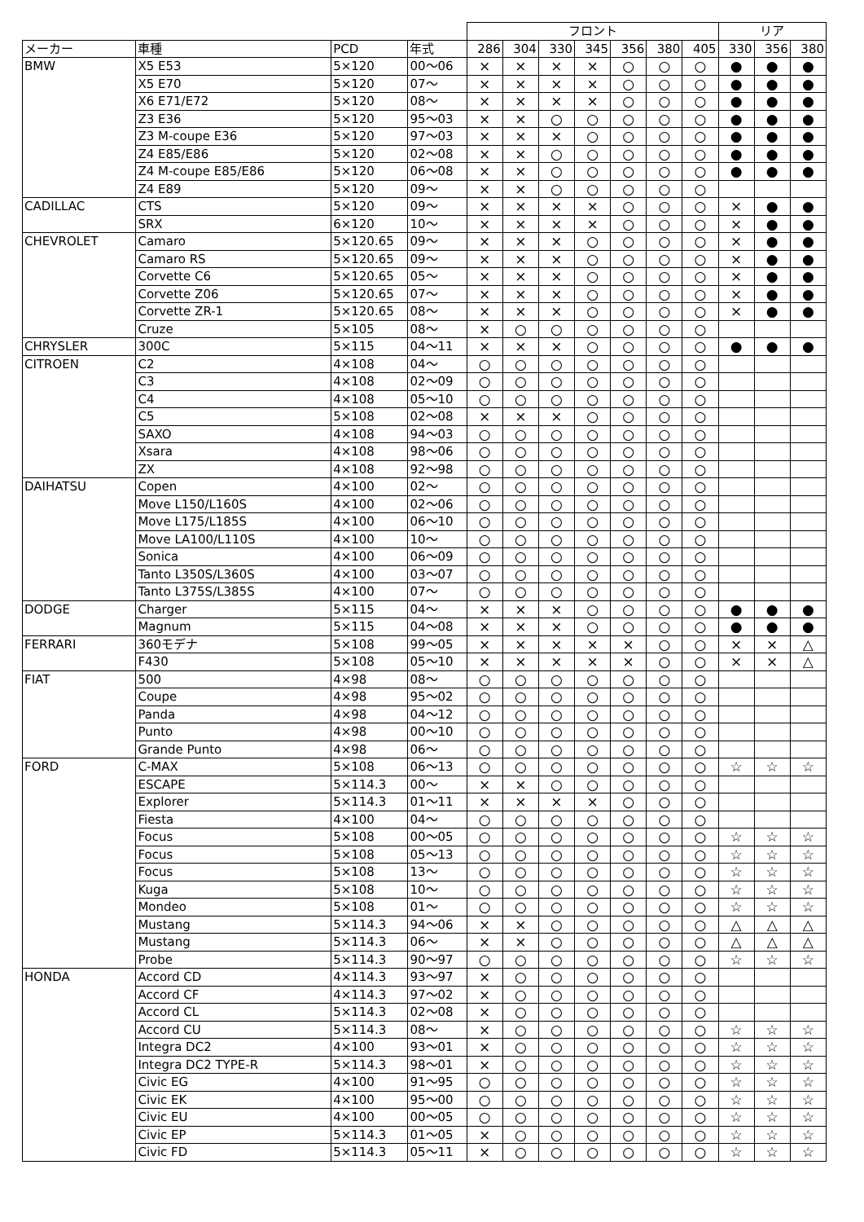| | | | | フロント | | | | | | | リア | | |
| --- | --- | --- | --- | --- | --- | --- | --- | --- | --- | --- | --- | --- | --- |
| メーカー | 車種 | PCD | 年式 | 286 | 304 | 330 | 345 | 356 | 380 | 405 | 330 | 356 | 380 |
| BMW | X5 E53 | 5×120 | 00～06 | × | × | × | × | ○ | ○ | ○ | ● | ● | ● |
| | X5 E70 | 5×120 | 07～ | × | × | × | × | ○ | ○ | ○ | ● | ● | ● |
| | X6 E71/E72 | 5×120 | 08～ | × | × | × | × | ○ | ○ | ○ | ● | ● | ● |
| | Z3 E36 | 5×120 | 95～03 | × | × | ○ | ○ | ○ | ○ | ○ | ● | ● | ● |
| | Z3 M-coupe E36 | 5×120 | 97～03 | × | × | × | ○ | ○ | ○ | ○ | ● | ● | ● |
| | Z4 E85/E86 | 5×120 | 02～08 | × | × | ○ | ○ | ○ | ○ | ○ | ● | ● | ● |
| | Z4 M-coupe E85/E86 | 5×120 | 06～08 | × | × | ○ | ○ | ○ | ○ | ○ | ● | ● | ● |
| | Z4 E89 | 5×120 | 09～ | × | × | ○ | ○ | ○ | ○ | ○ | | | |
| CADILLAC | CTS | 5×120 | 09～ | × | × | × | × | ○ | ○ | ○ | × | ● | ● |
| | SRX | 6×120 | 10～ | × | × | × | × | ○ | ○ | ○ | × | ● | ● |
| CHEVROLET | Camaro | 5×120.65 | 09～ | × | × | × | ○ | ○ | ○ | ○ | × | ● | ● |
| | Camaro RS | 5×120.65 | 09～ | × | × | × | ○ | ○ | ○ | ○ | × | ● | ● |
| | Corvette C6 | 5×120.65 | 05～ | × | × | × | ○ | ○ | ○ | ○ | × | ● | ● |
| | Corvette Z06 | 5×120.65 | 07～ | × | × | × | ○ | ○ | ○ | ○ | × | ● | ● |
| | Corvette ZR-1 | 5×120.65 | 08～ | × | × | × | ○ | ○ | ○ | ○ | × | ● | ● |
| | Cruze | 5×105 | 08～ | × | ○ | ○ | ○ | ○ | ○ | ○ | | | |
| CHRYSLER | 300C | 5×115 | 04～11 | × | × | × | ○ | ○ | ○ | ○ | ● | ● | ● |
| CITROEN | C2 | 4×108 | 04～ | ○ | ○ | ○ | ○ | ○ | ○ | ○ | | | |
| | C3 | 4×108 | 02～09 | ○ | ○ | ○ | ○ | ○ | ○ | ○ | | | |
| | C4 | 4×108 | 05～10 | ○ | ○ | ○ | ○ | ○ | ○ | ○ | | | |
| | C5 | 5×108 | 02～08 | × | × | × | ○ | ○ | ○ | ○ | | | |
| | SAXO | 4×108 | 94～03 | ○ | ○ | ○ | ○ | ○ | ○ | ○ | | | |
| | Xsara | 4×108 | 98～06 | ○ | ○ | ○ | ○ | ○ | ○ | ○ | | | |
| | ZX | 4×108 | 92～98 | ○ | ○ | ○ | ○ | ○ | ○ | ○ | | | |
| DAIHATSU | Copen | 4×100 | 02～ | ○ | ○ | ○ | ○ | ○ | ○ | ○ | | | |
| | Move L150/L160S | 4×100 | 02～06 | ○ | ○ | ○ | ○ | ○ | ○ | ○ | | | |
| | Move L175/L185S | 4×100 | 06～10 | ○ | ○ | ○ | ○ | ○ | ○ | ○ | | | |
| | Move LA100/L110S | 4×100 | 10～ | ○ | ○ | ○ | ○ | ○ | ○ | ○ | | | |
| | Sonica | 4×100 | 06～09 | ○ | ○ | ○ | ○ | ○ | ○ | ○ | | | |
| | Tanto L350S/L360S | 4×100 | 03～07 | ○ | ○ | ○ | ○ | ○ | ○ | ○ | | | |
| | Tanto L375S/L385S | 4×100 | 07～ | ○ | ○ | ○ | ○ | ○ | ○ | ○ | | | |
| DODGE | Charger | 5×115 | 04～ | × | × | × | ○ | ○ | ○ | ○ | ● | ● | ● |
| | Magnum | 5×115 | 04～08 | × | × | × | ○ | ○ | ○ | ○ | ● | ● | ● |
| FERRARI | 360モデナ | 5×108 | 99～05 | × | × | × | × | × | ○ | ○ | × | × | △ |
| | F430 | 5×108 | 05～10 | × | × | × | × | × | ○ | ○ | × | × | △ |
| FIAT | 500 | 4×98 | 08～ | ○ | ○ | ○ | ○ | ○ | ○ | ○ | | | |
| | Coupe | 4×98 | 95～02 | ○ | ○ | ○ | ○ | ○ | ○ | ○ | | | |
| | Panda | 4×98 | 04～12 | ○ | ○ | ○ | ○ | ○ | ○ | ○ | | | |
| | Punto | 4×98 | 00～10 | ○ | ○ | ○ | ○ | ○ | ○ | ○ | | | |
| | Grande Punto | 4×98 | 06～ | ○ | ○ | ○ | ○ | ○ | ○ | ○ | | | |
| FORD | C-MAX | 5×108 | 06～13 | ○ | ○ | ○ | ○ | ○ | ○ | ○ | ☆ | ☆ | ☆ |
| | ESCAPE | 5×114.3 | 00～ | × | × | ○ | ○ | ○ | ○ | ○ | | | |
| | Explorer | 5×114.3 | 01～11 | × | × | × | × | ○ | ○ | ○ | | | |
| | Fiesta | 4×100 | 04～ | ○ | ○ | ○ | ○ | ○ | ○ | ○ | | | |
| | Focus | 5×108 | 00～05 | ○ | ○ | ○ | ○ | ○ | ○ | ○ | ☆ | ☆ | ☆ |
| | Focus | 5×108 | 05～13 | ○ | ○ | ○ | ○ | ○ | ○ | ○ | ☆ | ☆ | ☆ |
| | Focus | 5×108 | 13～ | ○ | ○ | ○ | ○ | ○ | ○ | ○ | ☆ | ☆ | ☆ |
| | Kuga | 5×108 | 10～ | ○ | ○ | ○ | ○ | ○ | ○ | ○ | ☆ | ☆ | ☆ |
| | Mondeo | 5×108 | 01～ | ○ | ○ | ○ | ○ | ○ | ○ | ○ | ☆ | ☆ | ☆ |
| | Mustang | 5×114.3 | 94～06 | × | × | ○ | ○ | ○ | ○ | ○ | △ | △ | △ |
| | Mustang | 5×114.3 | 06～ | × | × | ○ | ○ | ○ | ○ | ○ | △ | △ | △ |
| | Probe | 5×114.3 | 90～97 | ○ | ○ | ○ | ○ | ○ | ○ | ○ | ☆ | ☆ | ☆ |
| HONDA | Accord CD | 4×114.3 | 93～97 | × | ○ | ○ | ○ | ○ | ○ | ○ | | | |
| | Accord CF | 4×114.3 | 97～02 | × | ○ | ○ | ○ | ○ | ○ | ○ | | | |
| | Accord CL | 5×114.3 | 02～08 | × | ○ | ○ | ○ | ○ | ○ | ○ | | | |
| | Accord CU | 5×114.3 | 08～ | × | ○ | ○ | ○ | ○ | ○ | ○ | ☆ | ☆ | ☆ |
| | Integra DC2 | 4×100 | 93～01 | × | ○ | ○ | ○ | ○ | ○ | ○ | ☆ | ☆ | ☆ |
| | Integra DC2 TYPE-R | 5×114.3 | 98～01 | × | ○ | ○ | ○ | ○ | ○ | ○ | ☆ | ☆ | ☆ |
| | Civic EG | 4×100 | 91～95 | ○ | ○ | ○ | ○ | ○ | ○ | ○ | ☆ | ☆ | ☆ |
| | Civic EK | 4×100 | 95～00 | ○ | ○ | ○ | ○ | ○ | ○ | ○ | ☆ | ☆ | ☆ |
| | Civic EU | 4×100 | 00～05 | ○ | ○ | ○ | ○ | ○ | ○ | ○ | ☆ | ☆ | ☆ |
| | Civic EP | 5×114.3 | 01～05 | × | ○ | ○ | ○ | ○ | ○ | ○ | ☆ | ☆ | ☆ |
| | Civic FD | 5×114.3 | 05～11 | × | ○ | ○ | ○ | ○ | ○ | ○ | ☆ | ☆ | ☆ |